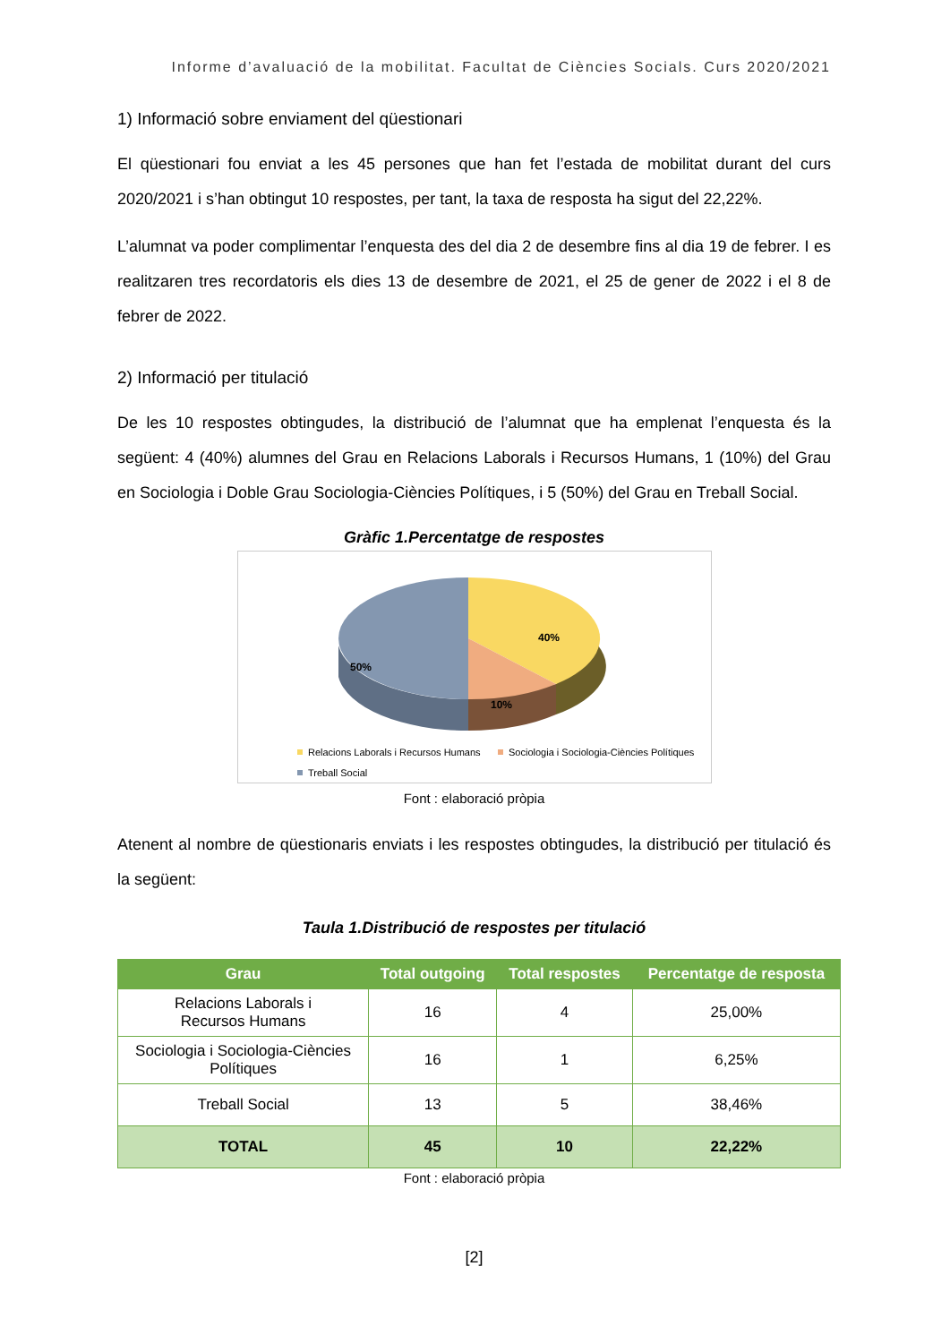Informe d’avaluació de la mobilitat. Facultat de Ciències Socials. Curs 2020/2021
1) Informació sobre enviament del qüestionari
El qüestionari fou enviat a les 45 persones que han fet l’estada de mobilitat durant del curs 2020/2021 i s’han obtingut 10 respostes, per tant, la taxa de resposta ha sigut del 22,22%.
L’alumnat va poder complimentar l’enquesta des del dia 2 de desembre fins al dia 19 de febrer. I es realitzaren tres recordatoris els dies 13 de desembre de 2021, el 25 de gener de 2022 i el 8 de febrer de 2022.
2) Informació per titulació
De les 10 respostes obtingudes, la distribució de l’alumnat que ha emplenat l’enquesta és la següent: 4 (40%) alumnes del Grau en Relacions Laborals i Recursos Humans, 1 (10%) del Grau en Sociologia i Doble Grau Sociologia-Ciències Polítiques, i 5 (50%) del Grau en Treball Social.
Gràfic 1.Percentatge de respostes
40%
10%
50%
Relacions Laborals i Recursos Humans
Sociologia i Sociologia-Ciències Polítiques
Treball Social
Font : elaboració pròpia
Atenent al nombre de qüestionaris enviats i les respostes obtingudes, la distribució per titulació és la següent:
Taula 1.Distribució de respostes per titulació
| Grau | Total outgoing | Total respostes | Percentatge de resposta |
| --- | --- | --- | --- |
| Relacions Laborals i Recursos Humans | 16 | 4 | 25,00% |
| Sociologia i Sociologia-Ciències Polítiques | 16 | 1 | 6,25% |
| Treball Social | 13 | 5 | 38,46% |
| TOTAL | 45 | 10 | 22,22% |
Font : elaboració pròpia
[2]